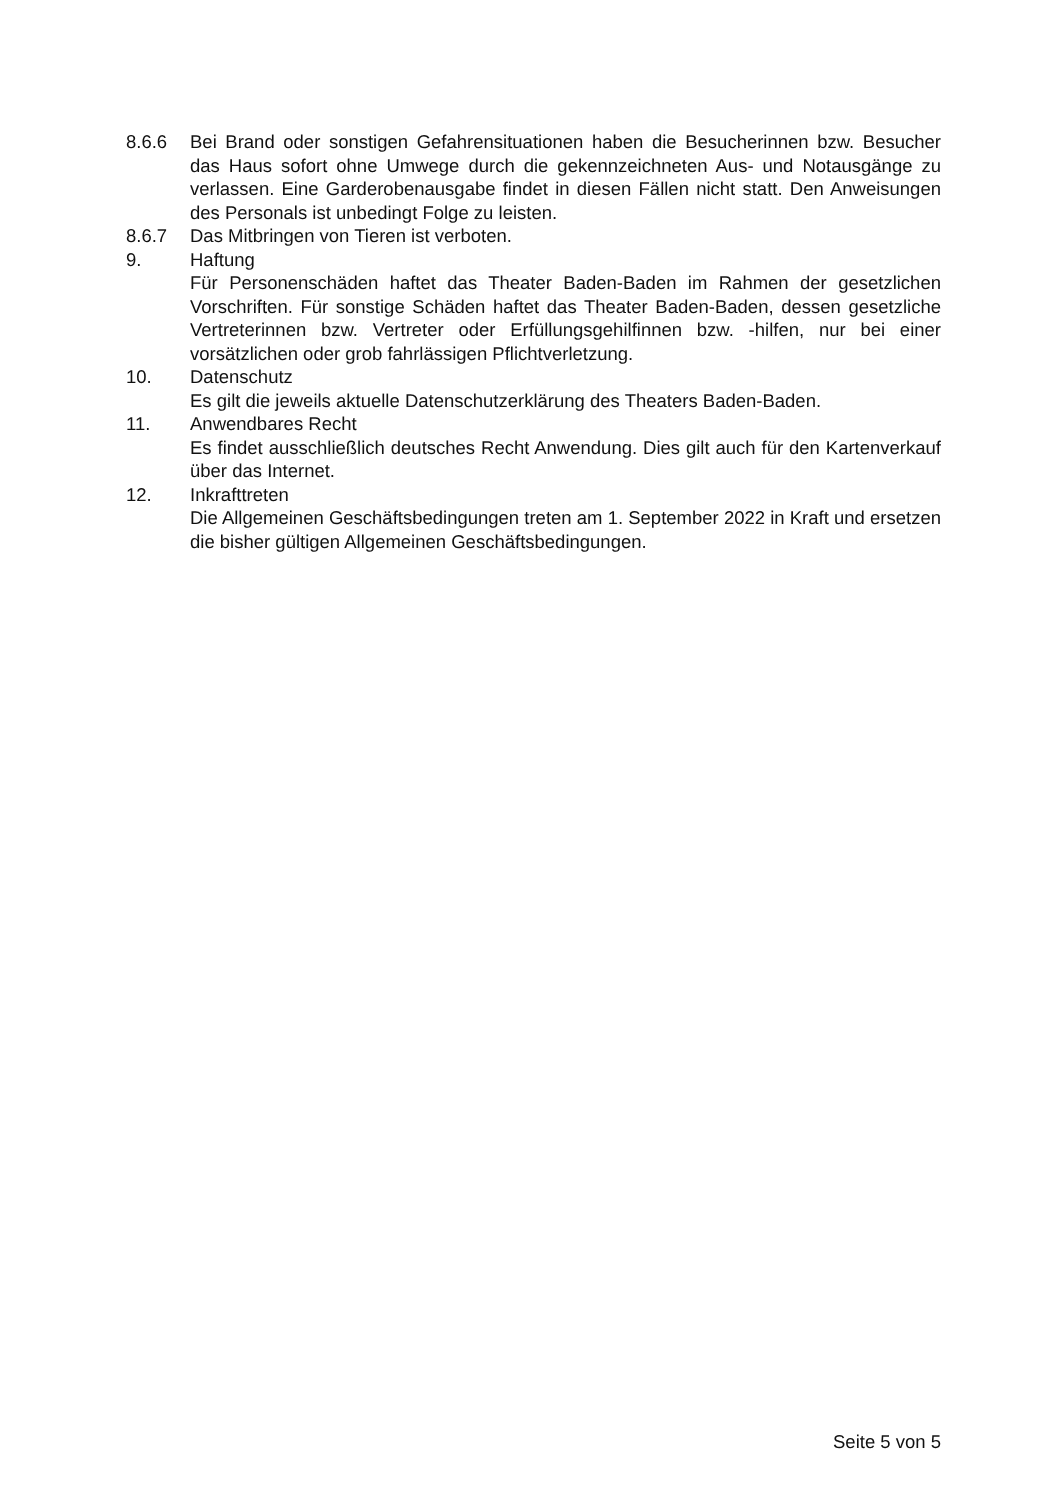8.6.6 Bei Brand oder sonstigen Gefahrensituationen haben die Besucherinnen bzw. Besucher das Haus sofort ohne Umwege durch die gekennzeichneten Aus- und Notausgänge zu verlassen. Eine Garderobenausgabe findet in diesen Fällen nicht statt. Den Anweisungen des Personals ist unbedingt Folge zu leisten.
8.6.7 Das Mitbringen von Tieren ist verboten.
9. Haftung
Für Personenschäden haftet das Theater Baden-Baden im Rahmen der gesetzlichen Vorschriften. Für sonstige Schäden haftet das Theater Baden-Baden, dessen gesetzliche Vertreterinnen bzw. Vertreter oder Erfüllungsgehilfinnen bzw. -hilfen, nur bei einer vorsätzlichen oder grob fahrlässigen Pflichtverletzung.
10. Datenschutz
Es gilt die jeweils aktuelle Datenschutzerklärung des Theaters Baden-Baden.
11. Anwendbares Recht
Es findet ausschließlich deutsches Recht Anwendung. Dies gilt auch für den Kartenverkauf über das Internet.
12. Inkrafttreten
Die Allgemeinen Geschäftsbedingungen treten am 1. September 2022 in Kraft und ersetzen die bisher gültigen Allgemeinen Geschäftsbedingungen.
Seite 5 von 5